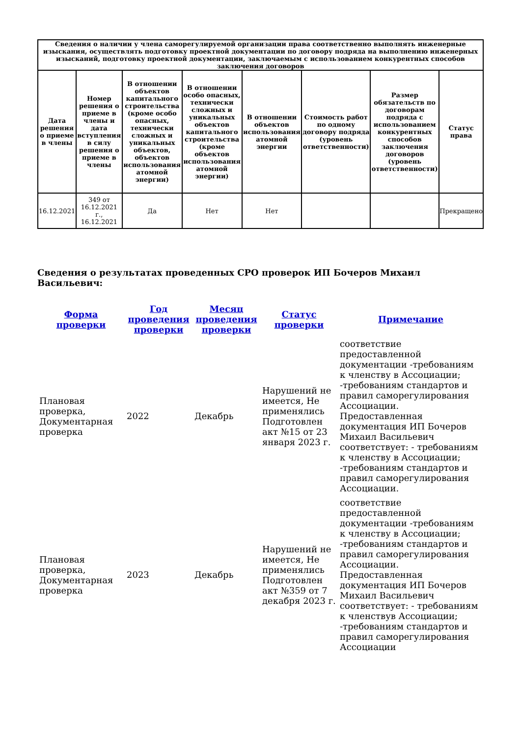| Сведения о наличии у члена саморегулируемой организации права соответственно выполнять инженерные изыскания, осуществлять подготовку проектной документации по договору подряда на выполнению инженерных изысканий, подготовку проектной документации, заключаемым с использованием конкурентных способов заключения договоров | | | | | | | |
| --- | --- | --- | --- | --- | --- | --- | --- |
| Дата решения о приеме в члены | Номер решения о приеме в члены и дата вступления в силу решения о приеме в члены | В отношении объектов капитального строительства (кроме особо опасных, технически сложных и уникальных объектов, объектов использования атомной энергии) | В отношении особо опасных, технически сложных и уникальных объектов капитального строительства (кроме объектов использования атомной энергии) | В отношении объектов использования атомной энергии | Стоимость работ по одному договору подряда (уровень ответственности) | Размер обязательств по договорам подряда с использованием конкурентных способов заключения договоров (уровень ответственности) | Статус права |
| 16.12.2021 | 349 от 16.12.2021 г., 16.12.2021 | Да | Нет | Нет | | | Прекращено |
Сведения о результатах проведенных СРО проверок ИП Бочеров Михаил Васильевич:
| Форма проверки | Год проведения проверки | Месяц проведения проверки | Статус проверки | Примечание |
| --- | --- | --- | --- | --- |
| Плановая проверка, Документарная проверка | 2022 | Декабрь | Нарушений не имеется, Не применялись Подготовлен акт №15 от 23 января 2023 г. | соответствие предоставленной документации -требованиям к членству в Ассоциации; -требованиям стандартов и правил саморегулирования Ассоциации. Предоставленная документация ИП Бочеров Михаил Васильевич соответствует: - требованиям к членству в Ассоциации; -требованиям стандартов и правил саморегулирования Ассоциации. |
| Плановая проверка, Документарная проверка | 2023 | Декабрь | Нарушений не имеется, Не применялись Подготовлен акт №359 от 7 декабря 2023 г. | соответствие предоставленной документации -требованиям к членству в Ассоциации; -требованиям стандартов и правил саморегулирования Ассоциации. Предоставленная документация ИП Бочеров Михаил Васильевич соответствует: - требованиям к членствув Ассоциации; -требованиям стандартов и правил саморегулирования Ассоциации |